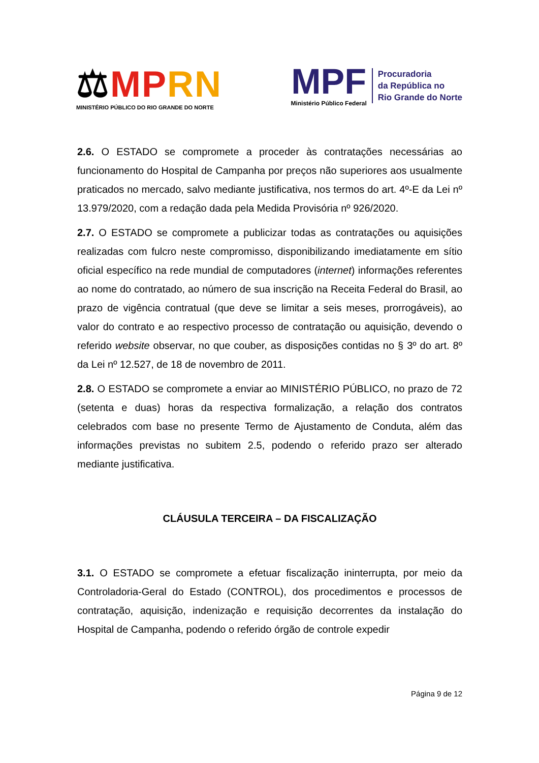⚖MP RN
MINISTÉRIO PÚBLICO DO RIO GRANDE DO NORTE
MPF
Ministério Público Federal
Procuradoria
da República no
Rio Grande do Norte
2.6. O ESTADO se compromete a proceder às contratações necessárias ao funcionamento do Hospital de Campanha por preços não superiores aos usualmente praticados no mercado, salvo mediante justificativa, nos termos do art. 4º-E da Lei nº 13.979/2020, com a redação dada pela Medida Provisória nº 926/2020.
2.7. O ESTADO se compromete a publicizar todas as contratações ou aquisições realizadas com fulcro neste compromisso, disponibilizando imediatamente em sítio oficial específico na rede mundial de computadores (internet) informações referentes ao nome do contratado, ao número de sua inscrição na Receita Federal do Brasil, ao prazo de vigência contratual (que deve se limitar a seis meses, prorrogáveis), ao valor do contrato e ao respectivo processo de contratação ou aquisição, devendo o referido website observar, no que couber, as disposições contidas no § 3º do art. 8º da Lei nº 12.527, de 18 de novembro de 2011.
2.8. O ESTADO se compromete a enviar ao MINISTÉRIO PÚBLICO, no prazo de 72 (setenta e duas) horas da respectiva formalização, a relação dos contratos celebrados com base no presente Termo de Ajustamento de Conduta, além das informações previstas no subitem 2.5, podendo o referido prazo ser alterado mediante justificativa.
CLÁUSULA TERCEIRA – DA FISCALIZAÇÃO
3.1. O ESTADO se compromete a efetuar fiscalização ininterrupta, por meio da Controladoria-Geral do Estado (CONTROL), dos procedimentos e processos de contratação, aquisição, indenização e requisição decorrentes da instalação do Hospital de Campanha, podendo o referido órgão de controle expedir
Página 9 de 12